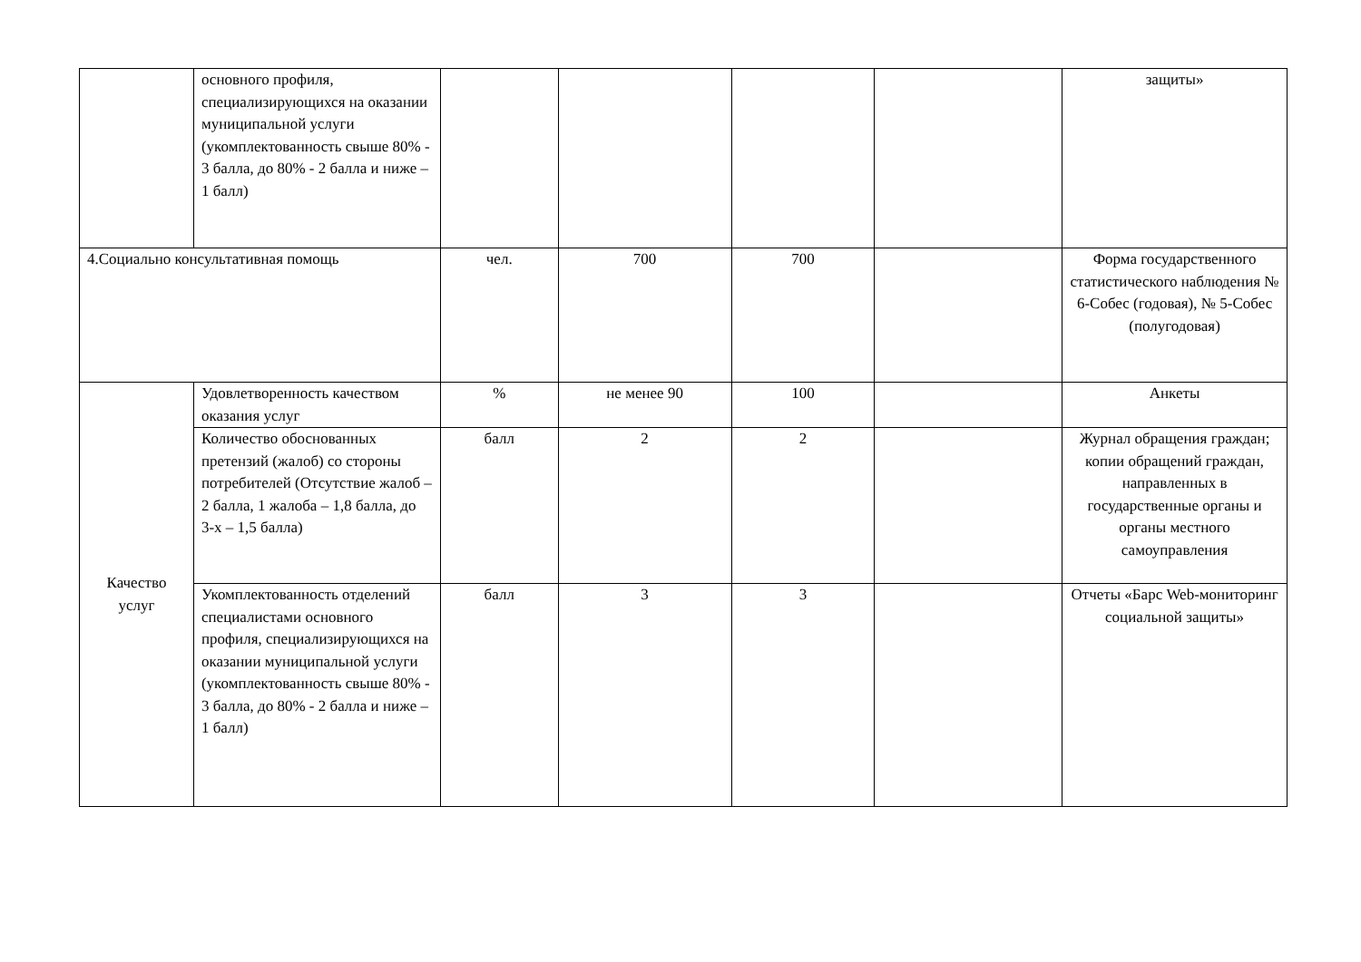| | основного профиля, специализирующихся на оказании муниципальной услуги (укомплектованность свыше 80% - 3 балла, до 80% - 2 балла и ниже – 1 балл) | | | | | защиты» |
| 4.Социально консультативная помощь | | чел. | 700 | 700 | | Форма государственного статистического наблюдения № 6-Собес (годовая), № 5-Собес (полугодовая) |
| Качество услуг | Удовлетворенность качеством оказания услуг | % | не менее 90 | 100 | | Анкеты |
| | Количество обоснованных претензий (жалоб) со стороны потребителей (Отсутствие жалоб – 2 балла, 1 жалоба – 1,8 балла, до 3-х – 1,5 балла) | балл | 2 | 2 | | Журнал обращения граждан; копии обращений граждан, направленных в государственные органы и органы местного самоуправления |
| | Укомплектованность отделений специалистами основного профиля, специализирующихся на оказании муниципальной услуги (укомплектованность свыше 80% - 3 балла, до 80% - 2 балла и ниже – 1 балл) | балл | 3 | 3 | | Отчеты «Барс Web-мониторинг социальной защиты» |